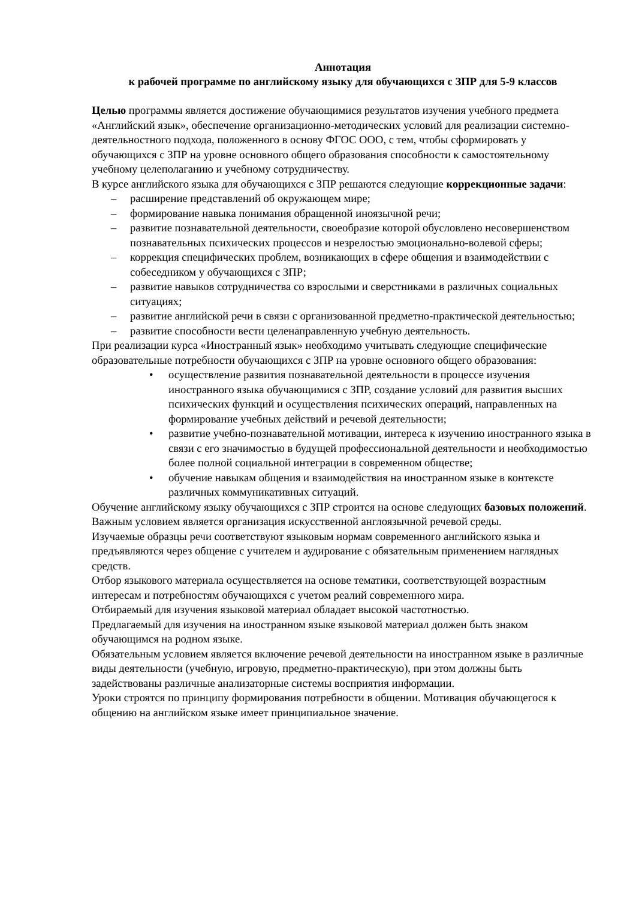Аннотация
к рабочей программе по английскому языку для обучающихся с ЗПР для 5-9 классов
Целью программы является достижение обучающимися результатов изучения учебного предмета «Английский язык», обеспечение организационно-методических условий для реализации системно-деятельностного подхода, положенного в основу ФГОС ООО, с тем, чтобы сформировать у обучающихся с ЗПР на уровне основного общего образования способности к самостоятельному учебному целеполаганию и учебному сотрудничеству.
В курсе английского языка для обучающихся с ЗПР решаются следующие коррекционные задачи:
– расширение представлений об окружающем мире;
– формирование навыка понимания обращенной иноязычной речи;
– развитие познавательной деятельности, своеобразие которой обусловлено несовершенством познавательных психических процессов и незрелостью эмоционально-волевой сферы;
– коррекция специфических проблем, возникающих в сфере общения и взаимодействии с собеседником у обучающихся с ЗПР;
– развитие навыков сотрудничества со взрослыми и сверстниками в различных социальных ситуациях;
– развитие английской речи в связи с организованной предметно-практической деятельностью;
– развитие способности вести целенаправленную учебную деятельность.
При реализации курса «Иностранный язык» необходимо учитывать следующие специфические образовательные потребности обучающихся с ЗПР на уровне основного общего образования:
• осуществление развития познавательной деятельности в процессе изучения иностранного языка обучающимися с ЗПР, создание условий для развития высших психических функций и осуществления психических операций, направленных на формирование учебных действий и речевой деятельности;
• развитие учебно-познавательной мотивации, интереса к изучению иностранного языка в связи с его значимостью в будущей профессиональной деятельности и необходимостью более полной социальной интеграции в современном обществе;
• обучение навыкам общения и взаимодействия на иностранном языке в контексте различных коммуникативных ситуаций.
Обучение английскому языку обучающихся с ЗПР строится на основе следующих базовых положений.
Важным условием является организация искусственной англоязычной речевой среды.
Изучаемые образцы речи соответствуют языковым нормам современного английского языка и предъявляются через общение с учителем и аудирование с обязательным применением наглядных средств.
Отбор языкового материала осуществляется на основе тематики, соответствующей возрастным интересам и потребностям обучающихся с учетом реалий современного мира.
Отбираемый для изучения языковой материал обладает высокой частотностью.
Предлагаемый для изучения на иностранном языке языковой материал должен быть знаком обучающимся на родном языке.
Обязательным условием является включение речевой деятельности на иностранном языке в различные виды деятельности (учебную, игровую, предметно-практическую), при этом должны быть задействованы различные анализаторные системы восприятия информации.
Уроки строятся по принципу формирования потребности в общении. Мотивация обучающегося к общению на английском языке имеет принципиальное значение.